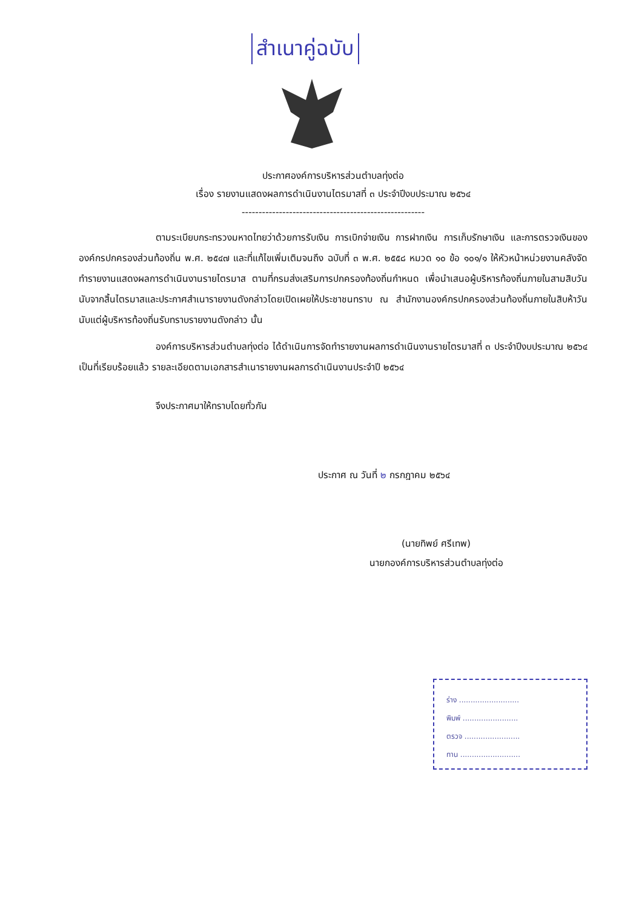สำเนาคู่ฉบับ
ประกาศองค์การบริหารส่วนตำบลทุ่งต่อ
เรื่อง รายงานแสดงผลการดำเนินงานไตรมาสที่ ๓ ประจำปีงบประมาณ ๒๕๖๔
------------------------------------------------------
ตามระเบียบกระทรวงมหาดไทยว่าด้วยการรับเงิน การเบิกจ่ายเงิน การฝากเงิน การเก็บรักษาเงิน และการตรวจเงินขององค์กรปกครองส่วนท้องถิ่น พ.ศ. ๒๕๔๗ และที่แก้ไขเพิ่มเติมจนถึง ฉบับที่ ๓ พ.ศ. ๒๕๕๘ หมวด ๑๐ ข้อ ๑๐๑/๑ ให้หัวหน้าหน่วยงานคลังจัดทำรายงานแสดงผลการดำเนินงานรายไตรมาส ตามที่กรมส่งเสริมการปกครองท้องถิ่นกำหนด เพื่อนำเสนอผู้บริหารท้องถิ่นภายในสามสิบวันนับจากสิ้นไตรมาสและประกาศสำเนารายงานดังกล่าวโดยเปิดเผยให้ประชาชนทราบ ณ สำนักงานองค์กรปกครองส่วนท้องถิ่นภายในสิบห้าวันนับแต่ผู้บริหารท้องถิ่นรับทราบรายงานดังกล่าว นั้น
องค์การบริหารส่วนตำบลทุ่งต่อ ได้ดำเนินการจัดทำรายงานผลการดำเนินงานรายไตรมาสที่ ๓ ประจำปีงบประมาณ ๒๕๖๔ เป็นที่เรียบร้อยแล้ว รายละเอียดตามเอกสารสำเนารายงานผลการดำเนินงานประจำปี ๒๕๖๔
จึงประกาศมาให้ทราบโดยทั่วกัน
ประกาศ ณ วันที่ ๒ กรกฎาคม ๒๕๖๔
(นายทิพย์ ศรีเทพ)
นายกองค์การบริหารส่วนตำบลทุ่งต่อ
ร่าง ..........................
พิมพ์ ........................
ตรวจ ........................
ทาน ..........................